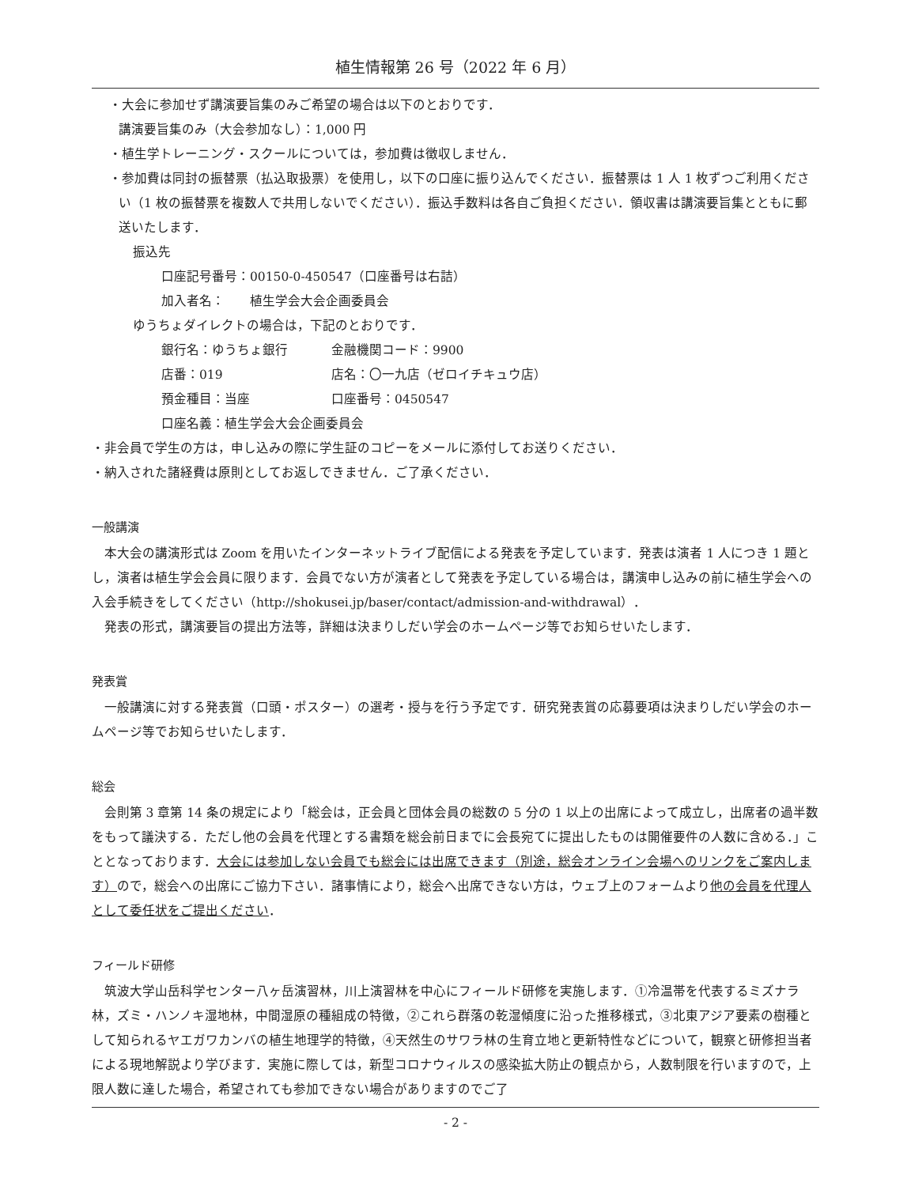植生情報第 26 号（2022 年 6 月）
・大会に参加せず講演要旨集のみご希望の場合は以下のとおりです．
講演要旨集のみ（大会参加なし）：1,000 円
・植生学トレーニング・スクールについては，参加費は徴収しません．
・参加費は同封の振替票（払込取扱票）を使用し，以下の口座に振り込んでください．振替票は 1 人 1 枚ずつご利用ください（1 枚の振替票を複数人で共用しないでください）．振込手数料は各自ご負担ください．領収書は講演要旨集とともに郵送いたします．
振込先
口座記号番号：00150-0-450547（口座番号は右詰）
加入者名：　　植生学会大会企画委員会
ゆうちょダイレクトの場合は，下記のとおりです．
銀行名：ゆうちょ銀行 金融機関コード：9900
店番：019 店名：〇一九店（ゼロイチキュウ店）
預金種目：当座 口座番号：0450547
口座名義：植生学会大会企画委員会
・非会員で学生の方は，申し込みの際に学生証のコピーをメールに添付してお送りください．
・納入された諸経費は原則としてお返しできません．ご了承ください．
一般講演
本大会の講演形式は Zoom を用いたインターネットライブ配信による発表を予定しています．発表は演者 1 人につき 1 題とし，演者は植生学会会員に限ります．会員でない方が演者として発表を予定している場合は，講演申し込みの前に植生学会への入会手続きをしてください（http://shokusei.jp/baser/contact/admission-and-withdrawal）．
発表の形式，講演要旨の提出方法等，詳細は決まりしだい学会のホームページ等でお知らせいたします．
発表賞
一般講演に対する発表賞（口頭・ポスター）の選考・授与を行う予定です．研究発表賞の応募要項は決まりしだい学会のホームページ等でお知らせいたします．
総会
会則第 3 章第 14 条の規定により「総会は，正会員と団体会員の総数の 5 分の 1 以上の出席によって成立し，出席者の過半数をもって議決する．ただし他の会員を代理とする書類を総会前日までに会長宛てに提出したものは開催要件の人数に含める．」こととなっております．大会には参加しない会員でも総会には出席できます（別途，総会オンライン会場へのリンクをご案内します）ので，総会への出席にご協力下さい．諸事情により，総会へ出席できない方は，ウェブ上のフォームより他の会員を代理人として委任状をご提出ください．
フィールド研修
筑波大学山岳科学センター八ヶ岳演習林，川上演習林を中心にフィールド研修を実施します．①冷温帯を代表するミズナラ林，ズミ・ハンノキ湿地林，中間湿原の種組成の特徴，②これら群落の乾湿傾度に沿った推移様式，③北東アジア要素の樹種として知られるヤエガワカンバの植生地理学的特徴，④天然生のサワラ林の生育立地と更新特性などについて，観察と研修担当者による現地解説より学びます．実施に際しては，新型コロナウィルスの感染拡大防止の観点から，人数制限を行いますので，上限人数に達した場合，希望されても参加できない場合がありますのでご了
- 2 -